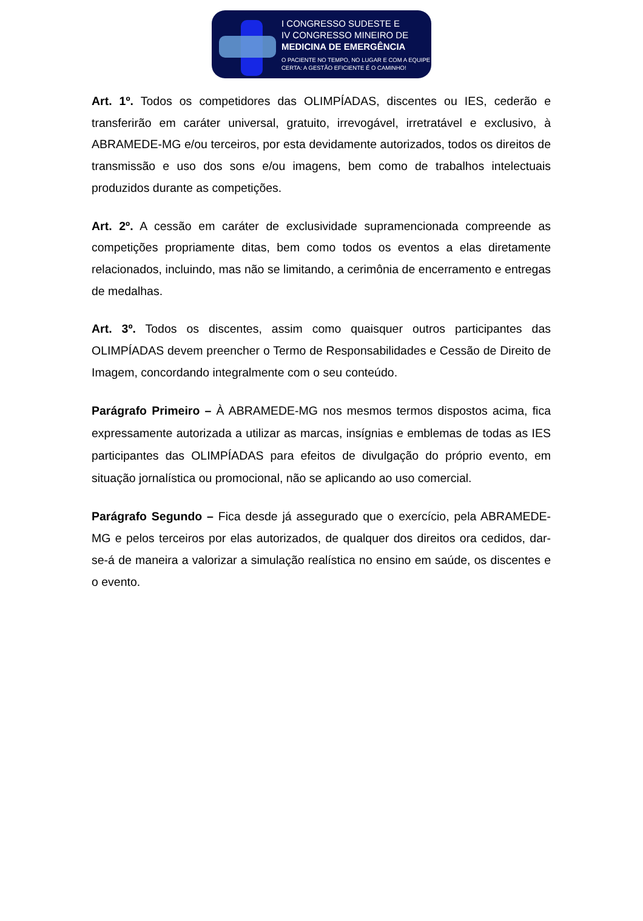I CONGRESSO SUDESTE E
IV CONGRESSO MINEIRO DE
MEDICINA DE EMERGÊNCIA
O PACIENTE NO TEMPO, NO LUGAR E COM A EQUIPE
CERTA: A GESTÃO EFICIENTE É O CAMINHO!
Art. 1º. Todos os competidores das OLIMPÍADAS, discentes ou IES, cederão e transferirão em caráter universal, gratuito, irrevogável, irretratável e exclusivo, à ABRAMEDE-MG e/ou terceiros, por esta devidamente autorizados, todos os direitos de transmissão e uso dos sons e/ou imagens, bem como de trabalhos intelectuais produzidos durante as competições.
Art. 2º. A cessão em caráter de exclusividade supramencionada compreende as competições propriamente ditas, bem como todos os eventos a elas diretamente relacionados, incluindo, mas não se limitando, a cerimônia de encerramento e entregas de medalhas.
Art. 3º. Todos os discentes, assim como quaisquer outros participantes das OLIMPÍADAS devem preencher o Termo de Responsabilidades e Cessão de Direito de Imagem, concordando integralmente com o seu conteúdo.
Parágrafo Primeiro – À ABRAMEDE-MG nos mesmos termos dispostos acima, fica expressamente autorizada a utilizar as marcas, insígnias e emblemas de todas as IES participantes das OLIMPÍADAS para efeitos de divulgação do próprio evento, em situação jornalística ou promocional, não se aplicando ao uso comercial.
Parágrafo Segundo – Fica desde já assegurado que o exercício, pela ABRAMEDE-MG e pelos terceiros por elas autorizados, de qualquer dos direitos ora cedidos, dar-se-á de maneira a valorizar a simulação realística no ensino em saúde, os discentes e o evento.